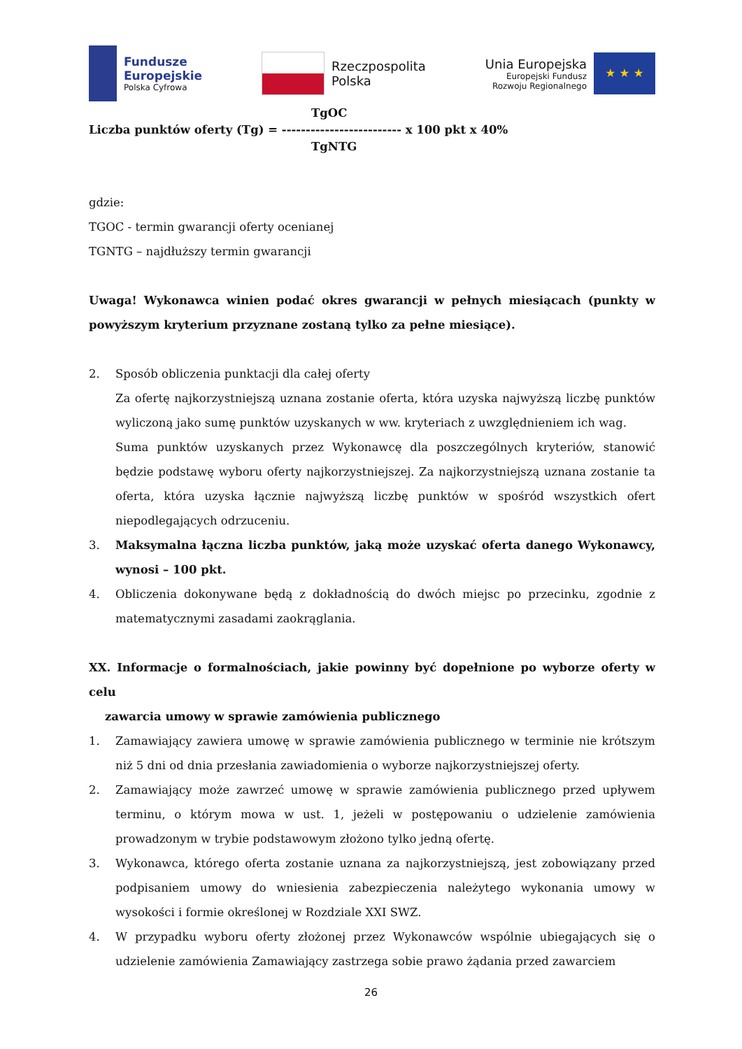Fundusze
Europejskie
Polska Cyfrowa
Rzeczpospolita
Polska
Unia Europejska
Europejski Fundusz
Rozwoju Regionalnego
★ ★ ★
TgOC
Liczba punktów oferty (Tg) = ------------------------- x 100 pkt x 40%
TgNTG
gdzie:
TGOC - termin gwarancji oferty ocenianej
TGNTG – najdłuższy termin gwarancji
Uwaga! Wykonawca winien podać okres gwarancji w pełnych miesiącach (punkty w powyższym kryterium przyznane zostaną tylko za pełne miesiące).
2. Sposób obliczenia punktacji dla całej oferty
Za ofertę najkorzystniejszą uznana zostanie oferta, która uzyska najwyższą liczbę punktów wyliczoną jako sumę punktów uzyskanych w ww. kryteriach z uwzględnieniem ich wag.
Suma punktów uzyskanych przez Wykonawcę dla poszczególnych kryteriów, stanowić będzie podstawę wyboru oferty najkorzystniejszej. Za najkorzystniejszą uznana zostanie ta oferta, która uzyska łącznie najwyższą liczbę punktów w spośród wszystkich ofert niepodlegających odrzuceniu.
3. Maksymalna łączna liczba punktów, jaką może uzyskać oferta danego Wykonawcy, wynosi – 100 pkt.
4. Obliczenia dokonywane będą z dokładnością do dwóch miejsc po przecinku, zgodnie z matematycznymi zasadami zaokrąglania.
XX. Informacje o formalnościach, jakie powinny być dopełnione po wyborze oferty w celu
zawarcia umowy w sprawie zamówienia publicznego
1. Zamawiający zawiera umowę w sprawie zamówienia publicznego w terminie nie krótszym niż 5 dni od dnia przesłania zawiadomienia o wyborze najkorzystniejszej oferty.
2. Zamawiający może zawrzeć umowę w sprawie zamówienia publicznego przed upływem terminu, o którym mowa w ust. 1, jeżeli w postępowaniu o udzielenie zamówienia prowadzonym w trybie podstawowym złożono tylko jedną ofertę.
3. Wykonawca, którego oferta zostanie uznana za najkorzystniejszą, jest zobowiązany przed podpisaniem umowy do wniesienia zabezpieczenia należytego wykonania umowy w wysokości i formie określonej w Rozdziale XXI SWZ.
4. W przypadku wyboru oferty złożonej przez Wykonawców wspólnie ubiegających się o udzielenie zamówienia Zamawiający zastrzega sobie prawo żądania przed zawarciem
26